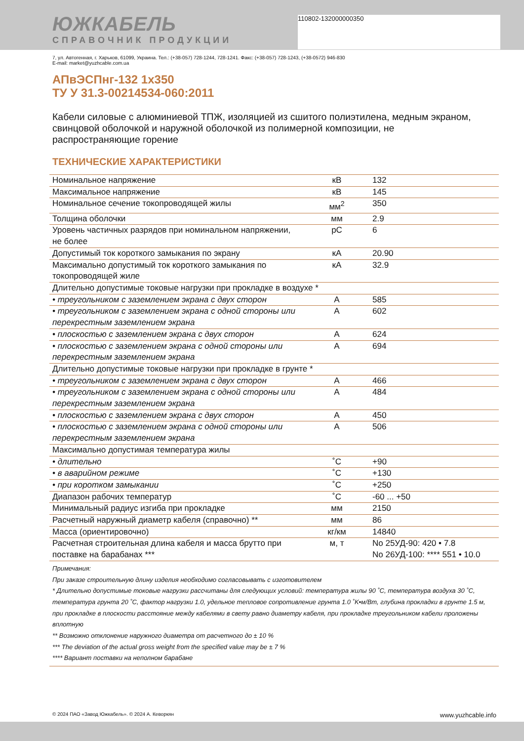110802-132000000350
ЮЖКАБЕЛЬ
СПРАВОЧНИК ПРОДУКЦИИ
7, ул. Автогенная, г. Харьков, 61099, Украина. Тел.: (+38-057) 728-1244, 728-1241. Факс: (+38-057) 728-1243, (+38-0572) 946-830
E-mail: market@yuzhcable.com.ua
АПвЭСПнг-132 1x350
ТУ У 31.3-00214534-060:2011
Кабели силовые с алюминиевой ТПЖ, изоляцией из сшитого полиэтилена, медным экраном, свинцовой оболочкой и наружной оболочкой из полимерной композиции, не распространяющие горение
ТЕХНИЧЕСКИЕ ХАРАКТЕРИСТИКИ
| Номинальное напряжение | кВ | 132 |
| Максимальное напряжение | кВ | 145 |
| Номинальное сечение токопроводящей жилы | мм<sup>2</sup> | 350 |
| Толщина оболочки | мм | 2.9 |
| Уровень частичных разрядов при номинальном напряжении, не более | pC | 6 |
| Допустимый ток короткого замыкания по экрану | кА | 20.90 |
| Максимально допустимый ток короткого замыкания по токопроводящей жиле | кА | 32.9 |
| Длительно допустимые токовые нагрузки при прокладке в воздухе * | | |
| • треугольником с заземлением экрана с двух сторон | А | 585 |
| • треугольником с заземлением экрана с одной стороны или перекрестным заземлением экрана | А | 602 |
| • плоскостью с заземлением экрана с двух сторон | А | 624 |
| • плоскостью с заземлением экрана с одной стороны или перекрестным заземлением экрана | А | 694 |
| Длительно допустимые токовые нагрузки при прокладке в грунте * | | |
| • треугольником с заземлением экрана с двух сторон | А | 466 |
| • треугольником с заземлением экрана с одной стороны или перекрестным заземлением экрана | А | 484 |
| • плоскостью с заземлением экрана с двух сторон | А | 450 |
| • плоскостью с заземлением экрана с одной стороны или перекрестным заземлением экрана | А | 506 |
| Максимально допустимая температура жилы | | |
| • длительно | ˚С | +90 |
| • в аварийном режиме | ˚С | +130 |
| • при коротком замыкании | ˚С | +250 |
| Диапазон рабочих температур | ˚С | -60 ... +50 |
| Минимальный радиус изгиба при прокладке | мм | 2150 |
| Расчетный наружный диаметр кабеля (справочно) ** | мм | 86 |
| Масса (ориентировочно) | кг/км | 14840 |
| Расчетная строительная длина кабеля и масса брутто при поставке на барабанах *** | м, т | No 25УД-90: 420 • 7.8 No 26УД-100: **** 551 • 10.0 |
Примечания:
При заказе строительную длину изделия необходимо согласовывать с изготовителем
* Длительно допустимые токовые нагрузки рассчитаны для следующих условий: температура жилы 90 ˚С, температура воздуха 30 ˚С, температура грунта 20 ˚С, фактор нагрузки 1.0, удельное тепловое сопротивление грунта 1.0 ˚K•м/Вт, глубина прокладки в грунте 1.5 м, при прокладке в плоскости расстояние между кабелями в свету равно диаметру кабеля, при прокладке треугольником кабели проложены вплотную
** Возможно отклонение наружного диаметра от расчетного до ± 10 %
*** The deviation of the actual gross weight from the specified value may be ± 7 %
**** Вариант поставки на неполном барабане
© 2024 ПАО «Завод Южкабель». © 2024 А. Кеворкян www.yuzhcable.info